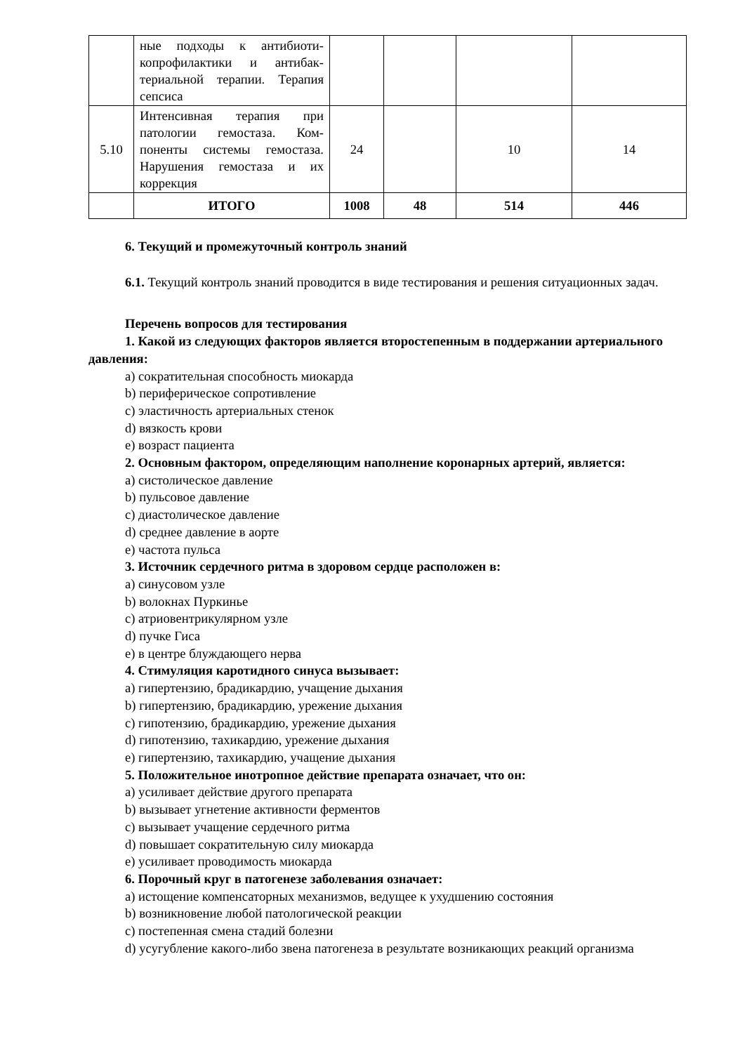| | ные подходы к антибиоти­копрофилактики и антибак­териальной терапии. Тера­пия сепсиса | | | | |
| 5.10 | Интенсивная терапия при патологии гемостаза. Ком­поненты системы гемоста­за. Нарушения гемостаза и их коррекция | 24 | | 10 | 14 |
| | ИТОГО | 1008 | 48 | 514 | 446 |
6. Текущий и промежуточный контроль знаний
6.1. Текущий контроль знаний проводится в виде тестирования и решения ситуацион­ных задач.
Перечень вопросов для тестирования
1. Какой из следующих факторов является второстепенным в поддержании арте­риального давления:
a) сократительная способность миокарда
b) периферическое сопротивление
c) эластичность артериальных стенок
d) вязкость крови
e) возраст пациента
2. Основным фактором, определяющим наполнение коронарных артерий, является:
a) систолическое давление
b) пульсовое давление
c) диастолическое давление
d) среднее давление в аорте
e) частота пульса
3. Источник сердечного ритма в здоровом сердце расположен в:
a) синусовом узле
b) волокнах Пуркинье
c) атриовентрикулярном узле
d) пучке Гиса
e) в центре блуждающего нерва
4. Стимуляция каротидного синуса вызывает:
a) гипертензию, брадикардию, учащение дыхания
b) гипертензию, брадикардию, урежение дыхания
c) гипотензию, брадикардию, урежение дыхания
d) гипотензию, тахикардию, урежение дыхания
e) гипертензию, тахикардию, учащение дыхания
5. Положительное инотропное действие препарата означает, что он:
a) усиливает действие другого препарата
b) вызывает угнетение активности ферментов
c) вызывает учащение сердечного ритма
d) повышает сократительную силу миокарда
e) усиливает проводимость миокарда
6. Порочный круг в патогенезе заболевания означает:
a) истощение компенсаторных механизмов, ведущее к ухудшению состояния
b) возникновение любой патологической реакции
c) постепенная смена стадий болезни
d) усугубление какого-либо звена патогенеза в результате возникающих реакций орга­низма